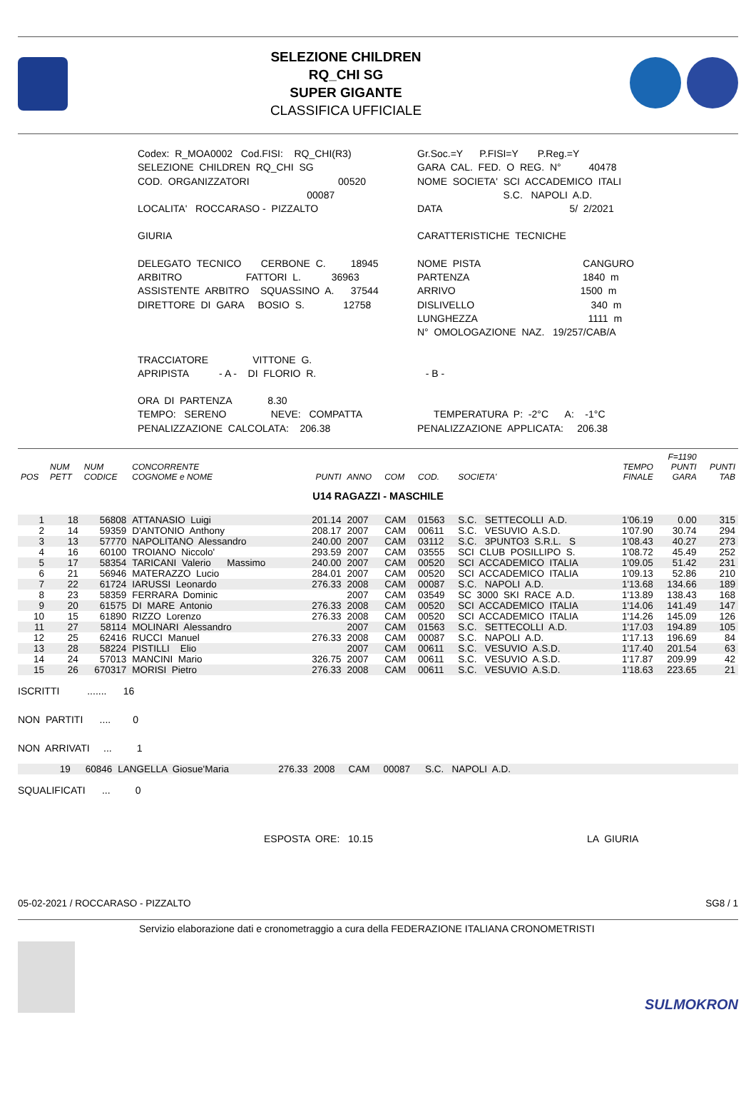SELEZIONE CHILDREN
RQ_CHI SG
SUPER GIGANTE
CLASSIFICA UFFICIALE
Codex: R_MOA0002 Cod.FISI: RQ_CHI(R3) Gr.Soc.=Y P.FISI=Y P.Reg.=Y
SELEZIONE CHILDREN RQ_CHI SG GARA CAL. FED. O REG. N° 40478
COD. ORGANIZZATORI 00520 NOME SOCIETA' SCI ACCADEMICO ITALI
00087 S.C. NAPOLI A.D.
LOCALITA' ROCCARASO - PIZZALTO DATA 5/ 2/2021
GIURIA CARATTERISTICHE TECNICHE
DELEGATO TECNICO CERBONE C. 18945 NOME PISTA CANGURO
ARBITRO FATTORI L. 36963 PARTENZA 1840 m
ASSISTENTE ARBITRO SQUASSINO A. 37544 ARRIVO 1500 m
DIRETTORE DI GARA BOSIO S. 12758 DISLIVELLO 340 m
LUNGHEZZA 1111 m
N° OMOLOGAZIONE NAZ. 19/257/CAB/A
TRACCIATORE VITTONE G.
APRIPISTA - A - DI FLORIO R. - B -
ORA DI PARTENZA 8.30
TEMPO: SERENO NEVE: COMPATTA TEMPERATURA P: -2°C A: -1°C
PENALIZZAZIONE CALCOLATA: 206.38 PENALIZZAZIONE APPLICATA: 206.38
| POS | NUM PETT | NUM CODICE | CONCORRENTE COGNOME e NOME | PUNTI | ANNO | COM | COD. | SOCIETA' | TEMPO FINALE | F=1190 PUNTI GARA | PUNTI TAB |
| --- | --- | --- | --- | --- | --- | --- | --- | --- | --- | --- | --- |
| U14 RAGAZZI - MASCHILE | | | | | | | | | | | |
| 1 | 18 | 56808 | ATTANASIO Luigi | 201.14 | 2007 | CAM | 01563 | S.C. SETTECOLLI A.D. | 1'06.19 | 0.00 | 315 |
| 2 | 14 | 59359 | D'ANTONIO Anthony | 208.17 | 2007 | CAM | 00611 | S.C. VESUVIO A.S.D. | 1'07.90 | 30.74 | 294 |
| 3 | 13 | 57770 | NAPOLITANO Alessandro | 240.00 | 2007 | CAM | 03112 | S.C. 3PUNTO3 S.R.L. S | 1'08.43 | 40.27 | 273 |
| 4 | 16 | 60100 | TROIANO Niccolo' | 293.59 | 2007 | CAM | 03555 | SCI CLUB POSILLIPO S. | 1'08.72 | 45.49 | 252 |
| 5 | 17 | 58354 | TARICANI Valerio Massimo | 240.00 | 2007 | CAM | 00520 | SCI ACCADEMICO ITALIA | 1'09.05 | 51.42 | 231 |
| 6 | 21 | 56946 | MATERAZZO Lucio | 284.01 | 2007 | CAM | 00520 | SCI ACCADEMICO ITALIA | 1'09.13 | 52.86 | 210 |
| 7 | 22 | 61724 | IARUSSI Leonardo | 276.33 | 2008 | CAM | 00087 | S.C. NAPOLI A.D. | 1'13.68 | 134.66 | 189 |
| 8 | 23 | 58359 | FERRARA Dominic | | 2007 | CAM | 03549 | SC 3000 SKI RACE A.D. | 1'13.89 | 138.43 | 168 |
| 9 | 20 | 61575 | DI MARE Antonio | 276.33 | 2008 | CAM | 00520 | SCI ACCADEMICO ITALIA | 1'14.06 | 141.49 | 147 |
| 10 | 15 | 61890 | RIZZO Lorenzo | 276.33 | 2008 | CAM | 00520 | SCI ACCADEMICO ITALIA | 1'14.26 | 145.09 | 126 |
| 11 | 27 | 58114 | MOLINARI Alessandro | | 2007 | CAM | 01563 | S.C. SETTECOLLI A.D. | 1'17.03 | 194.89 | 105 |
| 12 | 25 | 62416 | RUCCI Manuel | 276.33 | 2008 | CAM | 00087 | S.C. NAPOLI A.D. | 1'17.13 | 196.69 | 84 |
| 13 | 28 | 58224 | PISTILLI Elio | | 2007 | CAM | 00611 | S.C. VESUVIO A.S.D. | 1'17.40 | 201.54 | 63 |
| 14 | 24 | 57013 | MANCINI Mario | 326.75 | 2007 | CAM | 00611 | S.C. VESUVIO A.S.D. | 1'17.87 | 209.99 | 42 |
| 15 | 26 | 670317 | MORISI Pietro | 276.33 | 2008 | CAM | 00611 | S.C. VESUVIO A.S.D. | 1'18.63 | 223.65 | 21 |
ISCRITTI ....... 16 NON PARTITI .... 0 NON ARRIVATI ... 1
| | 19 | 60846 | LANGELLA Giosue'Maria | 276.33 | 2008 | CAM | 00087 | S.C. NAPOLI A.D. | |
SQUALIFICATI ... 0
ESPOSTA ORE: 10.15 LA GIURIA
05-02-2021 / ROCCARASO - PIZZALTO SG8 / 1
Servizio elaborazione dati e cronometraggio a cura della FEDERAZIONE ITALIANA CRONOMETRISTI
SULMOKRON